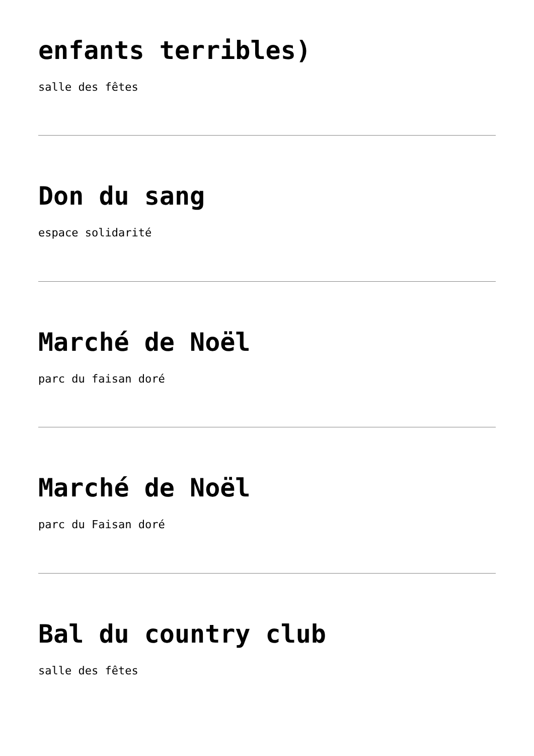enfants terribles)
salle des fêtes
Don du sang
espace solidarité
Marché de Noël
parc du faisan doré
Marché de Noël
parc du Faisan doré
Bal du country club
salle des fêtes